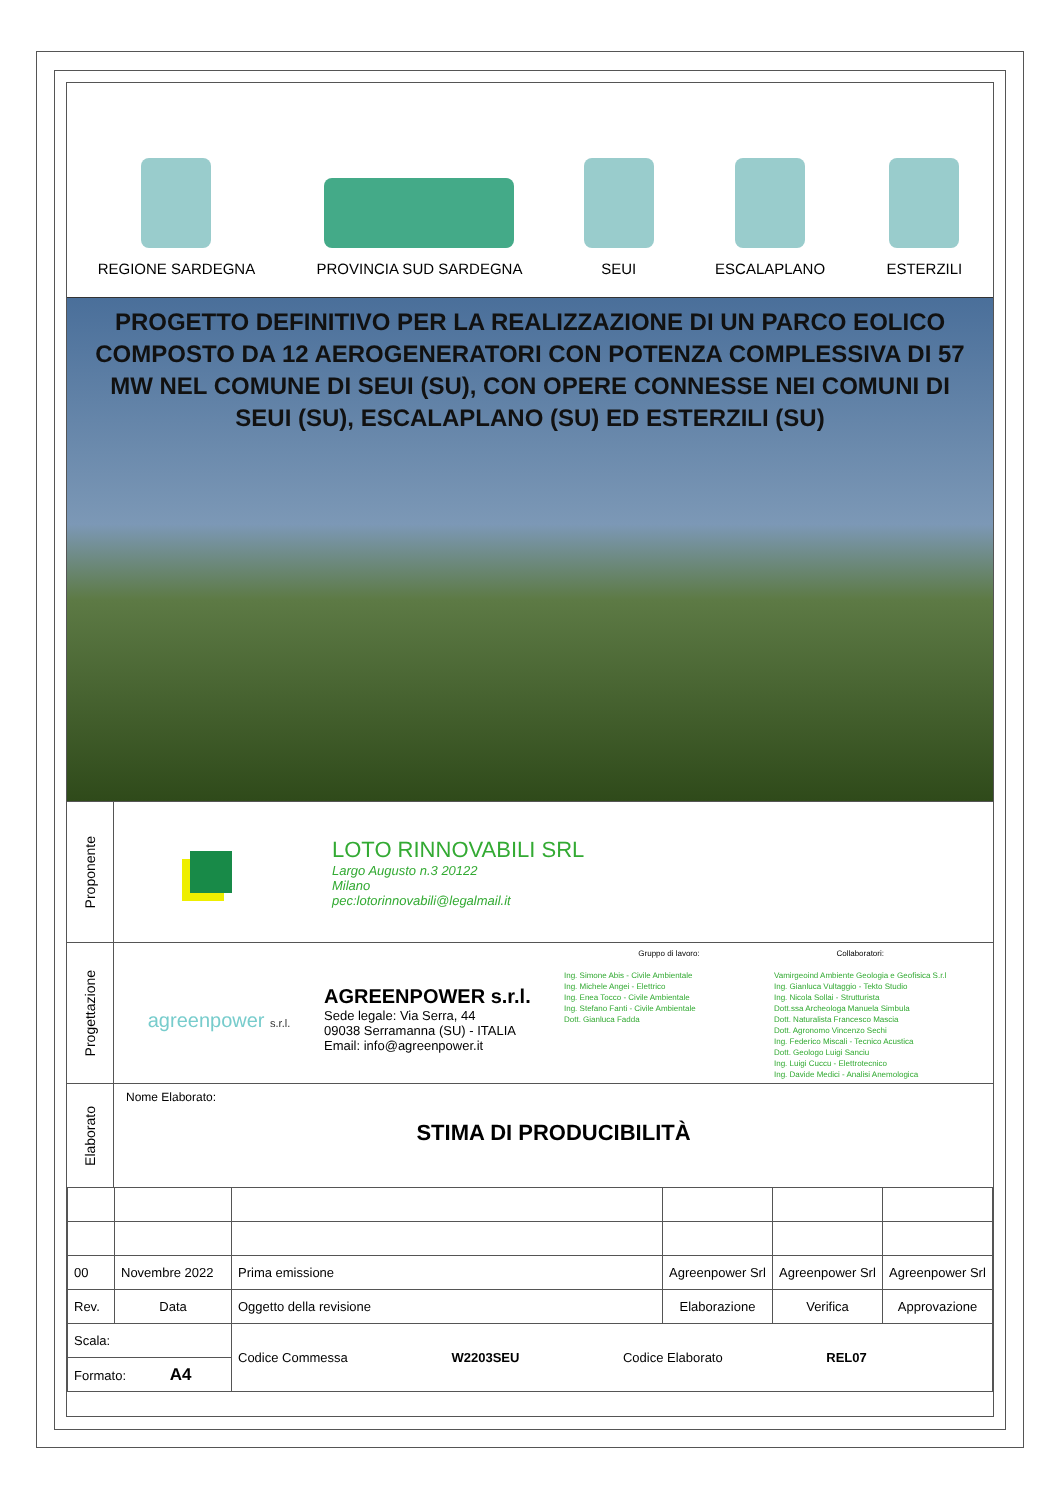REGIONE SARDEGNA
PROVINCIA SUD SARDEGNA
SEUI
ESCALAPLANO
ESTERZILI
PROGETTO DEFINITIVO PER LA REALIZZAZIONE DI UN PARCO EOLICO COMPOSTO DA 12 AEROGENERATORI CON POTENZA COMPLESSIVA DI 57 MW NEL COMUNE DI SEUI (SU), CON OPERE CONNESSE NEI COMUNI DI SEUI (SU), ESCALAPLANO (SU) ED ESTERZILI (SU)
Proponente
LOTO RINNOVABILI SRL
Largo Augusto n.3 20122
Milano
pec:lotorinnovabili@legalmail.it
Progettazione
agreenpower s.r.l.
AGREENPOWER s.r.l.
Sede legale: Via Serra, 44
09038 Serramanna (SU) - ITALIA
Email: info@agreenpower.it
Gruppo di lavoro:
Ing. Simone Abis - Civile Ambientale
Ing. Michele Angei - Elettrico
Ing. Enea Tocco - Civile Ambientale
Ing. Stefano Fanti - Civile Ambientale
Dott. Gianluca Fadda
Collaboratori:
Vamirgeoind Ambiente Geologia e Geofisica S.r.l
Ing. Gianluca Vultaggio - Tekto Studio
Ing. Nicola Sollai - Strutturista
Dott.ssa Archeologa Manuela Simbula
Dott. Naturalista Francesco Mascia
Dott. Agronomo Vincenzo Sechi
Ing. Federico Miscali - Tecnico Acustica
Dott. Geologo Luigi Sanciu
Ing. Luigi Cuccu - Elettrotecnico
Ing. Davide Medici - Analisi Anemologica
Elaborato
Nome Elaborato:
STIMA DI PRODUCIBILITÀ
| 00 | Novembre 2022 | Prima emissione | Agreenpower Srl | Agreenpower Srl | Agreenpower Srl |
| Rev. | Data | Oggetto della revisione | Elaborazione | Verifica | Approvazione |
| Scala: | | Codice Commessa W2203SEU Codice Elaborato REL07 | | | |
| Formato: A4 | | | | | |